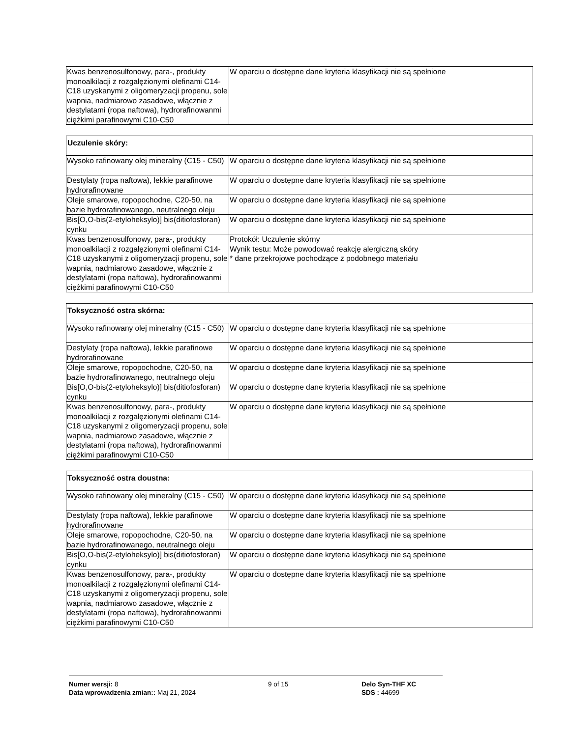| Kwas benzenosulfonowy, para-, produkty monoalkilacji z rozgałęzionymi olefinami C14-C18 uzyskanymi z oligomeryzacji propenu, sole wapnia, nadmiarowo zasadowe, włącznie z destylatami (ropa naftowa), hydrorafinowanmi ciężkimi parafinowymi C10-C50 | W oparciu o dostępne dane kryteria klasyfikacji nie są spełnione |
| Uczulenie skóry: | |
| --- | --- |
| Wysoko rafinowany olej mineralny (C15 - C50) | W oparciu o dostępne dane kryteria klasyfikacji nie są spełnione |
| Destylaty (ropa naftowa), lekkie parafinowe hydrorafinowane | W oparciu o dostępne dane kryteria klasyfikacji nie są spełnione |
| Oleje smarowe, ropopochodne, C20-50, na bazie hydrorafinowanego, neutralnego oleju | W oparciu o dostępne dane kryteria klasyfikacji nie są spełnione |
| Bis[O,O-bis(2-etyloheksylo)] bis(ditiofosforan) cynku | W oparciu o dostępne dane kryteria klasyfikacji nie są spełnione |
| Kwas benzenosulfonowy, para-, produkty monoalkilacji z rozgałęzionymi olefinami C14-C18 uzyskanymi z oligomeryzacji propenu, sole wapnia, nadmiarowo zasadowe, włącznie z destylatami (ropa naftowa), hydrorafinowanmi ciężkimi parafinowymi C10-C50 | Protokół: Uczulenie skórny Wynik testu: Może powodować reakcję alergiczną skóry * dane przekrojowe pochodzące z podobnego materiału |
| Toksyczność ostra skórna: | |
| --- | --- |
| Wysoko rafinowany olej mineralny (C15 - C50) | W oparciu o dostępne dane kryteria klasyfikacji nie są spełnione |
| Destylaty (ropa naftowa), lekkie parafinowe hydrorafinowane | W oparciu o dostępne dane kryteria klasyfikacji nie są spełnione |
| Oleje smarowe, ropopochodne, C20-50, na bazie hydrorafinowanego, neutralnego oleju | W oparciu o dostępne dane kryteria klasyfikacji nie są spełnione |
| Bis[O,O-bis(2-etyloheksylo)] bis(ditiofosforan) cynku | W oparciu o dostępne dane kryteria klasyfikacji nie są spełnione |
| Kwas benzenosulfonowy, para-, produkty monoalkilacji z rozgałęzionymi olefinami C14-C18 uzyskanymi z oligomeryzacji propenu, sole wapnia, nadmiarowo zasadowe, włącznie z destylatami (ropa naftowa), hydrorafinowanmi ciężkimi parafinowymi C10-C50 | W oparciu o dostępne dane kryteria klasyfikacji nie są spełnione |
| Toksyczność ostra doustna: | |
| --- | --- |
| Wysoko rafinowany olej mineralny (C15 - C50) | W oparciu o dostępne dane kryteria klasyfikacji nie są spełnione |
| Destylaty (ropa naftowa), lekkie parafinowe hydrorafinowane | W oparciu o dostępne dane kryteria klasyfikacji nie są spełnione |
| Oleje smarowe, ropopochodne, C20-50, na bazie hydrorafinowanego, neutralnego oleju | W oparciu o dostępne dane kryteria klasyfikacji nie są spełnione |
| Bis[O,O-bis(2-etyloheksylo)] bis(ditiofosforan) cynku | W oparciu o dostępne dane kryteria klasyfikacji nie są spełnione |
| Kwas benzenosulfonowy, para-, produkty monoalkilacji z rozgałęzionymi olefinami C14-C18 uzyskanymi z oligomeryzacji propenu, sole wapnia, nadmiarowo zasadowe, włącznie z destylatami (ropa naftowa), hydrorafinowanmi ciężkimi parafinowymi C10-C50 | W oparciu o dostępne dane kryteria klasyfikacji nie są spełnione |
Numer wersji: 8
Data wprowadzenia zmian:: Maj 21, 2024
9 of 15 Delo Syn-THF XC
SDS : 44699